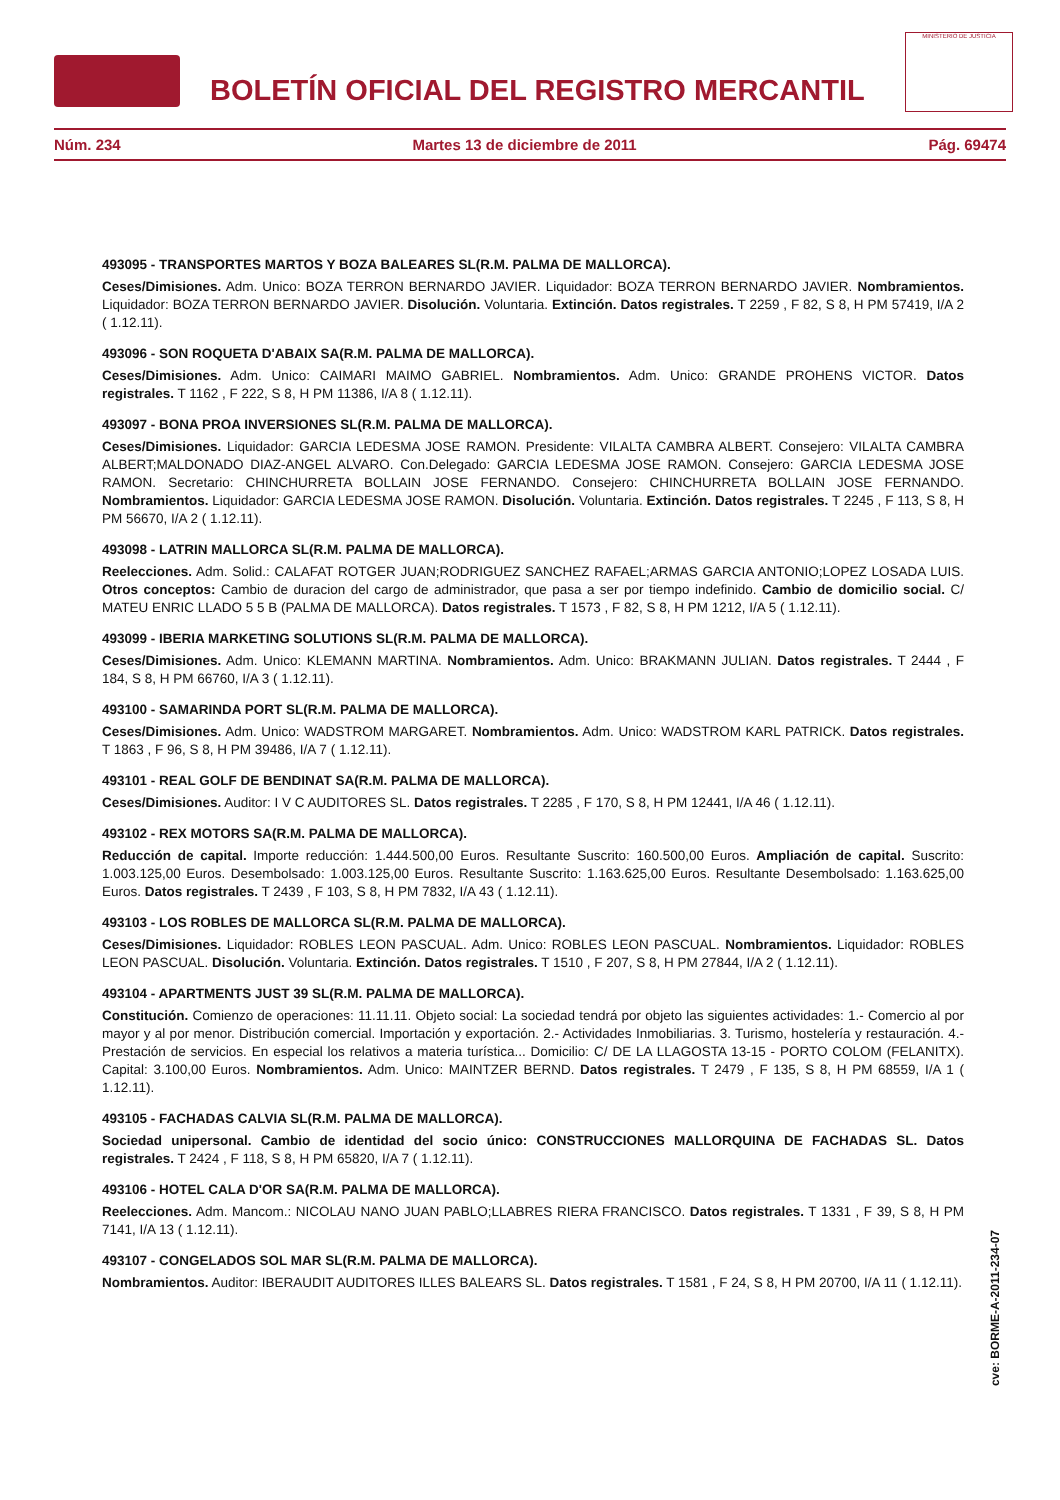BOLETÍN OFICIAL DEL REGISTRO MERCANTIL
MINISTERIO DE JUSTICIA
Núm. 234 Martes 13 de diciembre de 2011 Pág. 69474
493095 - TRANSPORTES MARTOS Y BOZA BALEARES SL(R.M. PALMA DE MALLORCA).
Ceses/Dimisiones. Adm. Unico: BOZA TERRON BERNARDO JAVIER. Liquidador: BOZA TERRON BERNARDO JAVIER. Nombramientos. Liquidador: BOZA TERRON BERNARDO JAVIER. Disolución. Voluntaria. Extinción. Datos registrales. T 2259 , F 82, S 8, H PM 57419, I/A 2 ( 1.12.11).
493096 - SON ROQUETA D'ABAIX SA(R.M. PALMA DE MALLORCA).
Ceses/Dimisiones. Adm. Unico: CAIMARI MAIMO GABRIEL. Nombramientos. Adm. Unico: GRANDE PROHENS VICTOR. Datos registrales. T 1162 , F 222, S 8, H PM 11386, I/A 8 ( 1.12.11).
493097 - BONA PROA INVERSIONES SL(R.M. PALMA DE MALLORCA).
Ceses/Dimisiones. Liquidador: GARCIA LEDESMA JOSE RAMON. Presidente: VILALTA CAMBRA ALBERT. Consejero: VILALTA CAMBRA ALBERT;MALDONADO DIAZ-ANGEL ALVARO. Con.Delegado: GARCIA LEDESMA JOSE RAMON. Consejero: GARCIA LEDESMA JOSE RAMON. Secretario: CHINCHURRETA BOLLAIN JOSE FERNANDO. Consejero: CHINCHURRETA BOLLAIN JOSE FERNANDO. Nombramientos. Liquidador: GARCIA LEDESMA JOSE RAMON. Disolución. Voluntaria. Extinción. Datos registrales. T 2245 , F 113, S 8, H PM 56670, I/A 2 ( 1.12.11).
493098 - LATRIN MALLORCA SL(R.M. PALMA DE MALLORCA).
Reelecciones. Adm. Solid.: CALAFAT ROTGER JUAN;RODRIGUEZ SANCHEZ RAFAEL;ARMAS GARCIA ANTONIO;LOPEZ LOSADA LUIS. Otros conceptos: Cambio de duracion del cargo de administrador, que pasa a ser por tiempo indefinido. Cambio de domicilio social. C/ MATEU ENRIC LLADO 5 5 B (PALMA DE MALLORCA). Datos registrales. T 1573 , F 82, S 8, H PM 1212, I/A 5 ( 1.12.11).
493099 - IBERIA MARKETING SOLUTIONS SL(R.M. PALMA DE MALLORCA).
Ceses/Dimisiones. Adm. Unico: KLEMANN MARTINA. Nombramientos. Adm. Unico: BRAKMANN JULIAN. Datos registrales. T 2444 , F 184, S 8, H PM 66760, I/A 3 ( 1.12.11).
493100 - SAMARINDA PORT SL(R.M. PALMA DE MALLORCA).
Ceses/Dimisiones. Adm. Unico: WADSTROM MARGARET. Nombramientos. Adm. Unico: WADSTROM KARL PATRICK. Datos registrales. T 1863 , F 96, S 8, H PM 39486, I/A 7 ( 1.12.11).
493101 - REAL GOLF DE BENDINAT SA(R.M. PALMA DE MALLORCA).
Ceses/Dimisiones. Auditor: I V C AUDITORES SL. Datos registrales. T 2285 , F 170, S 8, H PM 12441, I/A 46 ( 1.12.11).
493102 - REX MOTORS SA(R.M. PALMA DE MALLORCA).
Reducción de capital. Importe reducción: 1.444.500,00 Euros. Resultante Suscrito: 160.500,00 Euros. Ampliación de capital. Suscrito: 1.003.125,00 Euros. Desembolsado: 1.003.125,00 Euros. Resultante Suscrito: 1.163.625,00 Euros. Resultante Desembolsado: 1.163.625,00 Euros. Datos registrales. T 2439 , F 103, S 8, H PM 7832, I/A 43 ( 1.12.11).
493103 - LOS ROBLES DE MALLORCA SL(R.M. PALMA DE MALLORCA).
Ceses/Dimisiones. Liquidador: ROBLES LEON PASCUAL. Adm. Unico: ROBLES LEON PASCUAL. Nombramientos. Liquidador: ROBLES LEON PASCUAL. Disolución. Voluntaria. Extinción. Datos registrales. T 1510 , F 207, S 8, H PM 27844, I/A 2 ( 1.12.11).
493104 - APARTMENTS JUST 39 SL(R.M. PALMA DE MALLORCA).
Constitución. Comienzo de operaciones: 11.11.11. Objeto social: La sociedad tendrá por objeto las siguientes actividades: 1.- Comercio al por mayor y al por menor. Distribución comercial. Importación y exportación. 2.- Actividades Inmobiliarias. 3. Turismo, hostelería y restauración. 4.-Prestación de servicios. En especial los relativos a materia turística... Domicilio: C/ DE LA LLAGOSTA 13-15 - PORTO COLOM (FELANITX). Capital: 3.100,00 Euros. Nombramientos. Adm. Unico: MAINTZER BERND. Datos registrales. T 2479 , F 135, S 8, H PM 68559, I/A 1 ( 1.12.11).
493105 - FACHADAS CALVIA SL(R.M. PALMA DE MALLORCA).
Sociedad unipersonal. Cambio de identidad del socio único: CONSTRUCCIONES MALLORQUINA DE FACHADAS SL. Datos registrales. T 2424 , F 118, S 8, H PM 65820, I/A 7 ( 1.12.11).
493106 - HOTEL CALA D'OR SA(R.M. PALMA DE MALLORCA).
Reelecciones. Adm. Mancom.: NICOLAU NANO JUAN PABLO;LLABRES RIERA FRANCISCO. Datos registrales. T 1331 , F 39, S 8, H PM 7141, I/A 13 ( 1.12.11).
493107 - CONGELADOS SOL MAR SL(R.M. PALMA DE MALLORCA).
Nombramientos. Auditor: IBERAUDIT AUDITORES ILLES BALEARS SL. Datos registrales. T 1581 , F 24, S 8, H PM 20700, I/A 11 ( 1.12.11).
cve: BORME-A-2011-234-07